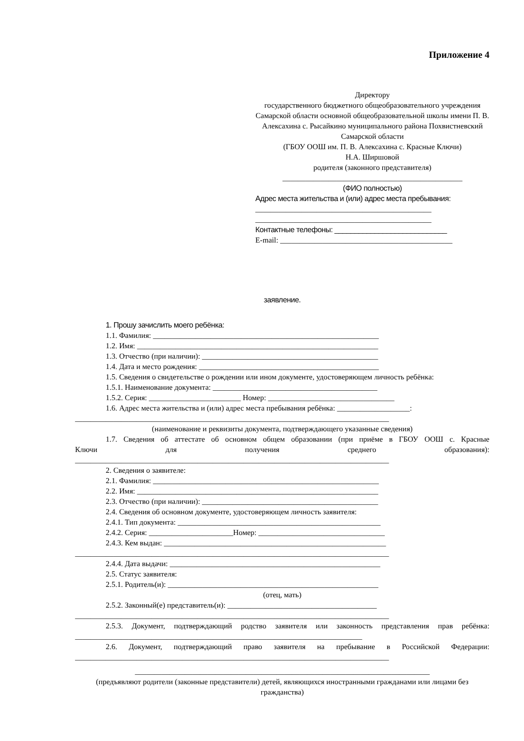Приложение 4
Директору
государственного бюджетного общеобразовательного учреждения Самарской области основной общеобразовательной школы имени П. В. Алексахина с. Рысайкино муниципального района Похвистневский Самарской области
(ГБОУ ООШ им. П. В. Алексахина с. Красные Ключи)
Н.А. Ширшовой
родителя (законного представителя)
_______________________________________________
(ФИО полностью)
Адрес места жительства и (или) адрес места пребывания:
______________________________________________
______________________________________________
Контактные телефоны: ____________________________
E-mail: _____________________________________________
заявление.
1. Прошу зачислить моего ребёнка:
1.1. Фамилия: ___________________________________________________________
1.2. Имя: _______________________________________________________________
1.3. Отчество (при наличии): ______________________________________________
1.4. Дата и место рождения: _______________________________________________
1.5. Сведения о свидетельстве о рождении или ином документе, удостоверяющем личность ребёнка:
1.5.1. Наименование документа: ___________________________________________
1.5.2. Серия: ________________________ Номер: _________________________________
1.6. Адрес места жительства и (или) адрес места пребывания ребёнка: ___________________:
__________________________________________________________________________________
(наименование и реквизиты документа, подтверждающего указанные сведения)
1.7. Сведения об аттестате об основном общем образовании (при приёме в ГБОУ ООШ с. Красные
Ключи для получения среднего образования):
__________________________________________________________________________________
2. Сведения о заявителе:
2.1. Фамилия: ___________________________________________________________
2.2. Имя: _______________________________________________________________
2.3. Отчество (при наличии): ______________________________________________
2.4. Сведения об основном документе, удостоверяющем личность заявителя:
2.4.1. Тип документа: _____________________________________________________
2.4.2. Серия: ______________________Номер: _________________________________
2.4.3. Кем выдан: __________________________________________________________
__________________________________________________________________________________
2.4.4. Дата выдачи: _______________________________________________________
2.5. Статус заявителя:
2.5.1. Родитель(и): _______________________________________________________
(отец, мать)
2.5.2. Законный(е) представитель(и): _______________________________________
__________________________________________________________________________________
2.5.3. Документ, подтверждающий родство заявителя или законность представления прав ребёнка:
___________________________________________________________________________
2.6. Документ, подтверждающий право заявителя на пребывание в Российской Федерации:
__________________________________________________________________________________
_____________________________________________________________________________
(предъявляют родители (законные представители) детей, являющихся иностранными гражданами или лицами без гражданства)